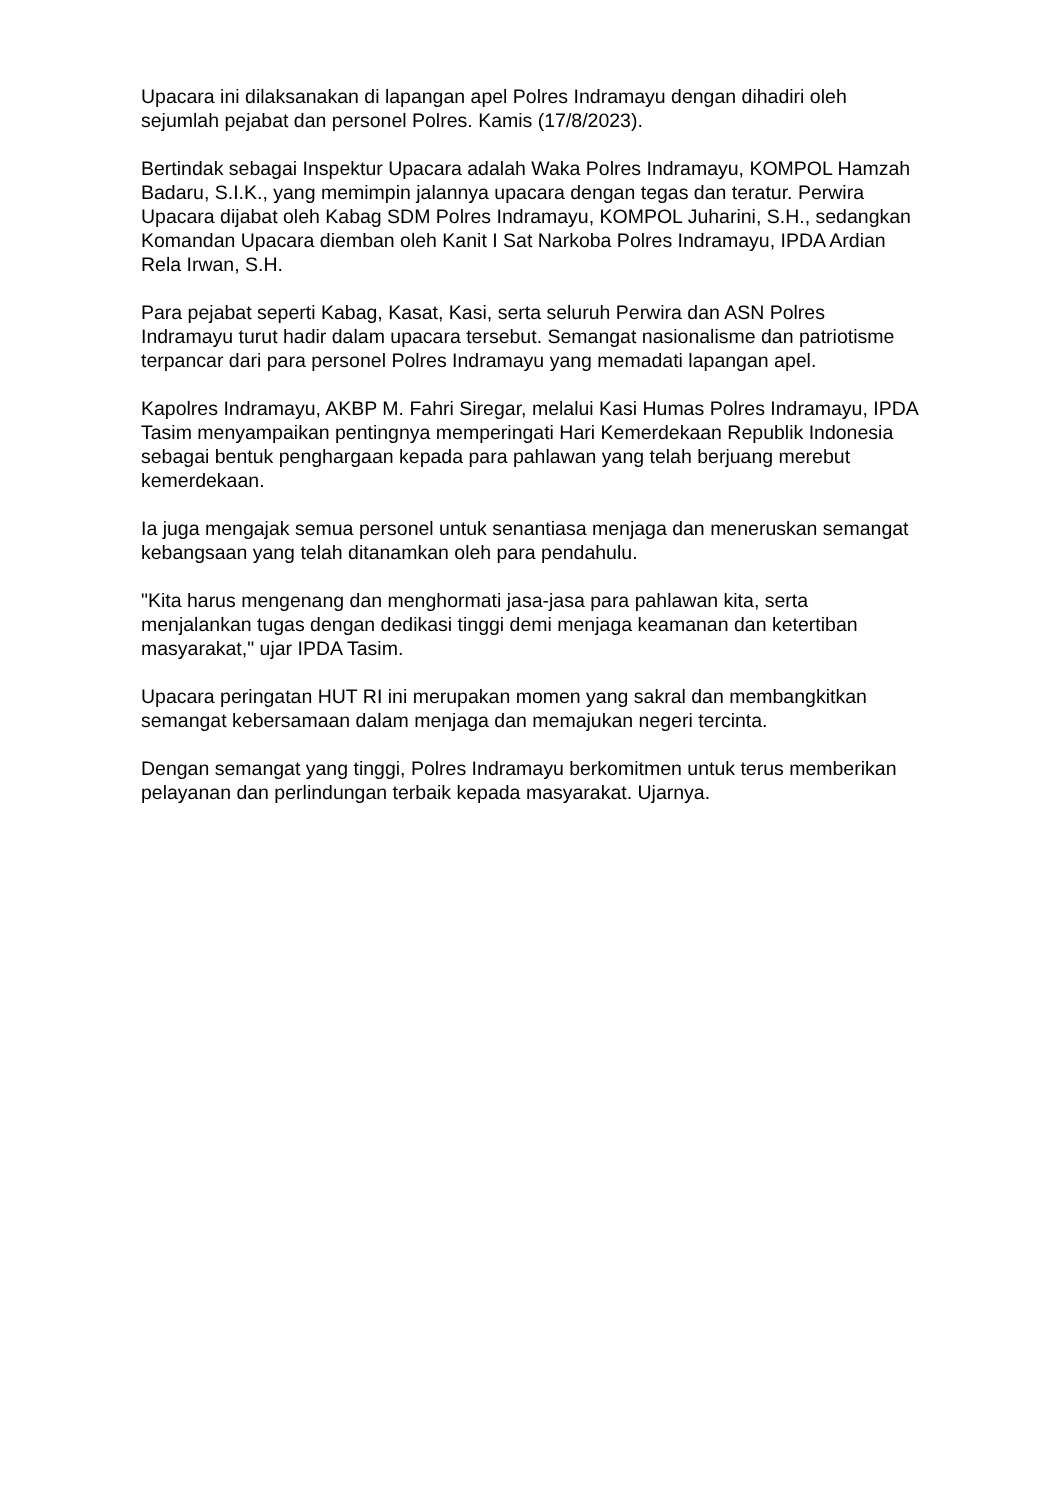Upacara ini dilaksanakan di lapangan apel Polres Indramayu dengan dihadiri oleh sejumlah pejabat dan personel Polres. Kamis (17/8/2023).
Bertindak sebagai Inspektur Upacara adalah Waka Polres Indramayu, KOMPOL Hamzah Badaru, S.I.K., yang memimpin jalannya upacara dengan tegas dan teratur. Perwira Upacara dijabat oleh Kabag SDM Polres Indramayu, KOMPOL Juharini, S.H., sedangkan Komandan Upacara diemban oleh Kanit I Sat Narkoba Polres Indramayu, IPDA Ardian Rela Irwan, S.H.
Para pejabat seperti Kabag, Kasat, Kasi, serta seluruh Perwira dan ASN Polres Indramayu turut hadir dalam upacara tersebut. Semangat nasionalisme dan patriotisme terpancar dari para personel Polres Indramayu yang memadati lapangan apel.
Kapolres Indramayu, AKBP M. Fahri Siregar, melalui Kasi Humas Polres Indramayu, IPDA Tasim menyampaikan pentingnya memperingati Hari Kemerdekaan Republik Indonesia sebagai bentuk penghargaan kepada para pahlawan yang telah berjuang merebut kemerdekaan.
Ia juga mengajak semua personel untuk senantiasa menjaga dan meneruskan semangat kebangsaan yang telah ditanamkan oleh para pendahulu.
"Kita harus mengenang dan menghormati jasa-jasa para pahlawan kita, serta menjalankan tugas dengan dedikasi tinggi demi menjaga keamanan dan ketertiban masyarakat," ujar IPDA Tasim.
Upacara peringatan HUT RI ini merupakan momen yang sakral dan membangkitkan semangat kebersamaan dalam menjaga dan memajukan negeri tercinta.
Dengan semangat yang tinggi, Polres Indramayu berkomitmen untuk terus memberikan pelayanan dan perlindungan terbaik kepada masyarakat. Ujarnya.